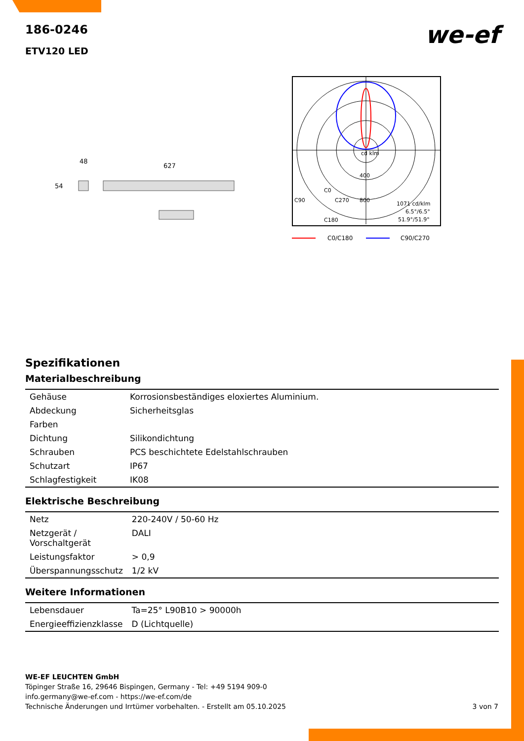we-ef
186-0246
ETV120 LED
48
54
627
cd klm
400
800
C0
C90
C270
C180
1071 cd/klm
6.5°/6.5°
51.9°/51.9°
C0/C180
C90/C270
Spezifikationen
Materialbeschreibung
| Gehäuse | Korrosionsbeständiges eloxiertes Aluminium. |
| Abdeckung | Sicherheitsglas |
| Farben | |
| Dichtung | Silikondichtung |
| Schrauben | PCS beschichtete Edelstahlschrauben |
| Schutzart | IP67 |
| Schlagfestigkeit | IK08 |
Elektrische Beschreibung
| Netz | 220-240V / 50-60 Hz |
| Netzgerät / Vorschaltgerät | DALI |
| Leistungsfaktor | > 0,9 |
| Überspannungsschutz | 1/2 kV |
Weitere Informationen
| Lebensdauer | Ta=25° L90B10 > 90000h |
| Energieeffizienzklasse | D (Lichtquelle) |
WE-EF LEUCHTEN GmbH
Töpinger Straße 16, 29646 Bispingen, Germany - Tel: +49 5194 909-0
info.germany@we-ef.com - https://we-ef.com/de
Technische Änderungen und Irrtümer vorbehalten. - Erstellt am 05.10.2025 3 von 7